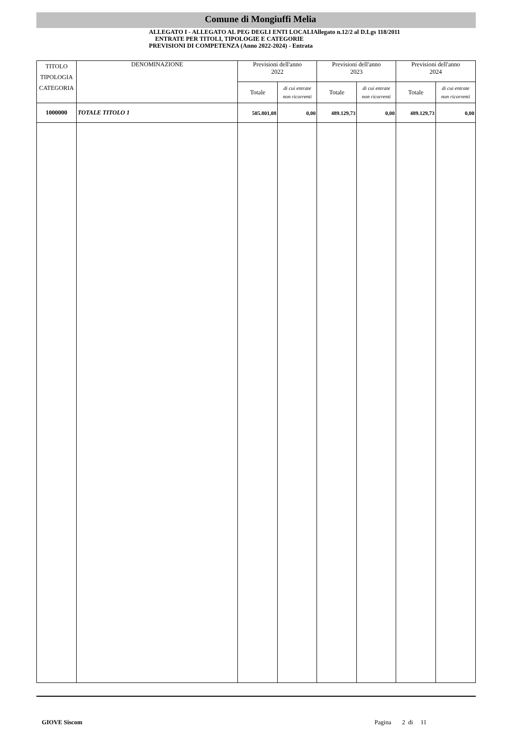Comune di Mongiuffi Melia
ALLEGATO I - ALLEGATO AL PEG DEGLI ENTI LOCALIAllegato n.12/2 al D.Lgs 118/2011
ENTRATE PER TITOLI, TIPOLOGIE E CATEGORIE
PREVISIONI DI COMPETENZA (Anno 2022-2024) - Entrata
| TITOLO TIPOLOGIA CATEGORIA | DENOMINAZIONE | Previsioni dell'anno 2022 | | Previsioni dell'anno 2023 | | Previsioni dell'anno 2024 | |
| --- | --- | --- | --- | --- | --- | --- | --- |
| | | Totale | di cui entrate non ricorrenti | Totale | di cui entrate non ricorrenti | Totale | di cui entrate non ricorrenti |
| 1000000 | TOTALE TITOLO 1 | 505.801,08 | 0,00 | 489.129,73 | 0,00 | 489.129,73 | 0,00 |
GIOVE Siscom Pagina 2 di 11